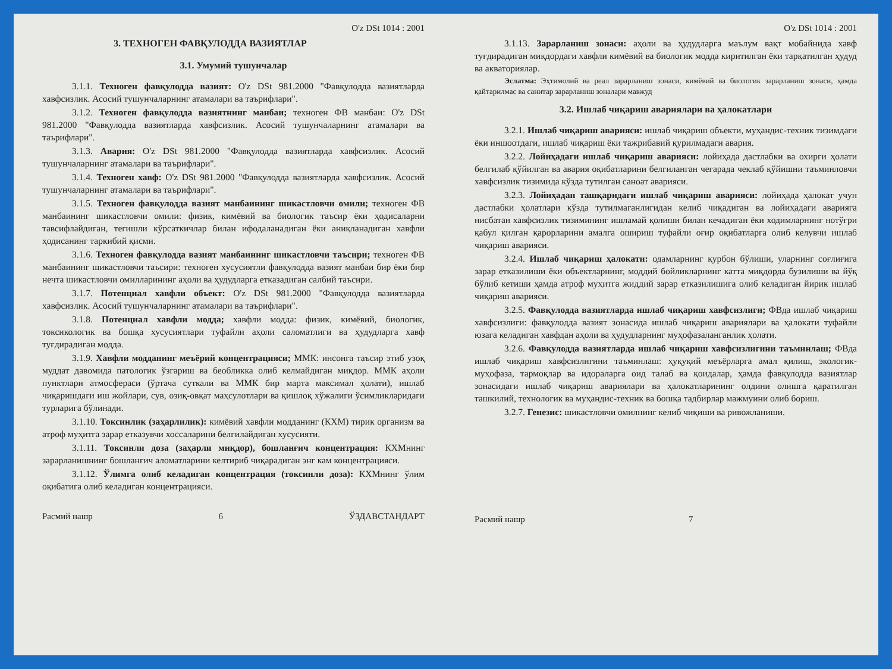O'z DSt 1014 : 2001
3. ТЕХНОГЕН ФАВҚУЛОДДА ВАЗИЯТЛАР
3.1. Умумий тушунчалар
3.1.1. Техноген фавқулодда вазият: O'z DSt 981.2000 "Фавқулодда вазиятларда хавфсизлик. Асосий тушунчаларнинг атамалари ва таърифлари".
3.1.2. Техноген фавқулодда вазиятнинг манбаи; техноген ФВ манбаи: O'z DSt 981.2000 "Фавқулодда вазиятларда хавфсизлик. Асосий тушунчаларнинг атамалари ва таърифлари".
3.1.3. Авария: O'z DSt 981.2000 "Фавқулодда вазиятларда хавфсизлик. Асосий тушунчаларнинг атамалари ва таърифлари".
3.1.4. Техноген хавф: O'z DSt 981.2000 "Фавқулодда вазиятларда хавфсизлик. Асосий тушунчаларнинг атамалари ва таърифлари".
3.1.5. Техноген фавқулодда вазият манбаининг шикастловчи омили; техноген ФВ манбаининг шикастловчи омили: физик, кимёвий ва биологик таъсир ёки ҳодисаларни тавсифлайдиган, тегишли кўрсаткичлар билан ифодаланадиган ёки аниқланадиган хавфли ҳодисанинг таркибий қисми.
3.1.6. Техноген фавқулодда вазият манбаининг шикастловчи таъсири; техноген ФВ манбаининг шикастловчи таъсири: техноген хусусиятли фавқулодда вазият манбаи бир ёки бир нечта шикастловчи омилларининг аҳоли ва ҳудудларга етказадиган салбий таъсири.
3.1.7. Потенциал хавфли объект: O'z DSt 981.2000 "Фавқулодда вазиятларда хавфсизлик. Асосий тушунчаларнинг атамалари ва таърифлари".
3.1.8. Потенциал хавфли модда; хавфли модда: физик, кимёвий, биологик, токсикологик ва бошқа хусусиятлари туфайли аҳоли саломатлиги ва ҳудудларга хавф туғдирадиган модда.
3.1.9. Хавфли модданинг меъёрий концентрацияси; ММК: инсонга таъсир этиб узоқ муддат давомида патологик ўзгариш ва беобликка олиб келмайдиган миқдор. ММК аҳоли пунктлари атмосфераси (ўртача суткали ва ММК бир марта максимал ҳолати), ишлаб чиқаришдаги иш жойлари, сув, озиқ-овқат маҳсулотлари ва қишлоқ хўжалиги ўсимликларидаги турларига бўлинади.
3.1.10. Токсинлик (заҳарлилик): кимёвий хавфли модданинг (КХМ) тирик организм ва атроф муҳитга зарар етказувчи хоссаларини белгилайдиган хусусияти.
3.1.11. Токсинли доза (заҳарли миқдор), бошланғич концентрация: КХМнинг зарарланишнинг бошланғич аломатларини келтириб чиқарадиган энг кам концентрацияси.
3.1.12. Ўлимга олиб келадиган концентрация (токсинли доза): КХМнинг ўлим оқибатига олиб келадиган концентрацияси.
Расмий нашр 6 ЎЗДАВСТАНДАРТ
O'z DSt 1014 : 2001
3.1.13. Зарарланиш зонаси: аҳоли ва ҳудудларга маълум вақт мобайнида хавф туғдирадиган миқдордаги хавфли кимёвий ва биологик модда киритилган ёки тарқатилган ҳудуд ва акваториялар.
Эслатма: Эҳтимолий ва реал зарарланиш зонаси, кимёвий ва биологик зарарланиш зонаси, ҳамда қайтарилмас ва санитар зарарланиш зоналари мавжуд
3.2. Ишлаб чиқариш авариялари ва ҳалокатлари
3.2.1. Ишлаб чиқариш аварияси: ишлаб чиқариш объекти, муҳандис-техник тизимдаги ёки иншоотдаги, ишлаб чиқариш ёки тажрибавий қурилмадаги авария.
3.2.2. Лойиҳадаги ишлаб чиқариш аварияси: лойиҳада дастлабки ва охирги ҳолати белгилаб қўйилган ва авария оқибатларини белгиланган чегарада чеклаб қўйишни таъминловчи хавфсизлик тизимида кўзда тутилган саноат аварияси.
3.2.3. Лойиҳадан ташқаридаги ишлаб чиқариш аварияси: лойиҳада ҳалокат учун дастлабки ҳолатлари кўзда тутилмаганлигидан келиб чиқадиган ва лойиҳадаги аварияга нисбатан хавфсизлик тизимининг ишламай қолиши билан кечадиган ёки ходимларнинг нотўғри қабул қилган қарорларини амалга ошириш туфайли оғир оқибатларга олиб келувчи ишлаб чиқариш аварияси.
3.2.4. Ишлаб чиқариш ҳалокати: одамларнинг қурбон бўлиши, уларнинг соғлиғига зарар етказилиши ёки объектларнинг, моддий бойликларнинг катта миқдорда бузилиши ва йўқ бўлиб кетиши ҳамда атроф муҳитга жиддий зарар етказилишига олиб келадиган йирик ишлаб чиқариш аварияси.
3.2.5. Фавқулодда вазиятларда ишлаб чиқариш хавфсизлиги; ФВда ишлаб чиқариш хавфсизлиги: фавқулодда вазият зонасида ишлаб чиқариш авариялари ва ҳалокати туфайли юзага келадиган хавфдан аҳоли ва ҳудудларнинг муҳофазаланганлик ҳолати.
3.2.6. Фавқулодда вазиятларда ишлаб чиқариш хавфсизлигини таъминлаш; ФВда ишлаб чиқариш хавфсизлигини таъминлаш: ҳуқуқий меъёрларга амал қилиш, экологик-муҳофаза, тармоқлар ва идораларга оид талаб ва қоидалар, ҳамда фавқулодда вазиятлар зонасидаги ишлаб чиқариш авариялари ва ҳалокатларининг олдини олишга қаратилган ташкилий, технологик ва муҳандис-техник ва бошқа тадбирлар мажмуини олиб бориш.
3.2.7. Генезис: шикастловчи омилнинг келиб чиқиши ва ривожланиши.
Расмий нашр 7